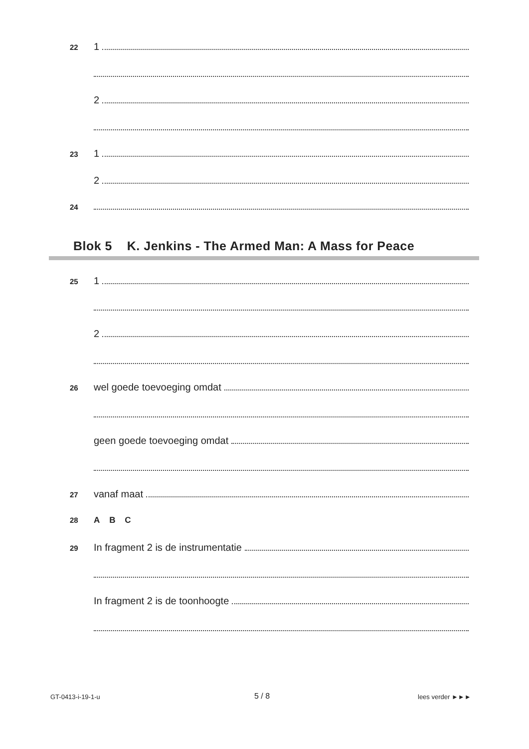22 1
2
23 1
2
24
Blok 5 K. Jenkins - The Armed Man: A Mass for Peace
25 1
2
26 wel goede toevoeging omdat
geen goede toevoeging omdat
27 vanaf maat
28 A B C
29 In fragment 2 is de instrumentatie
In fragment 2 is de toonhoogte
GT-0413-i-19-1-u 5 / 8 lees verder ►►►